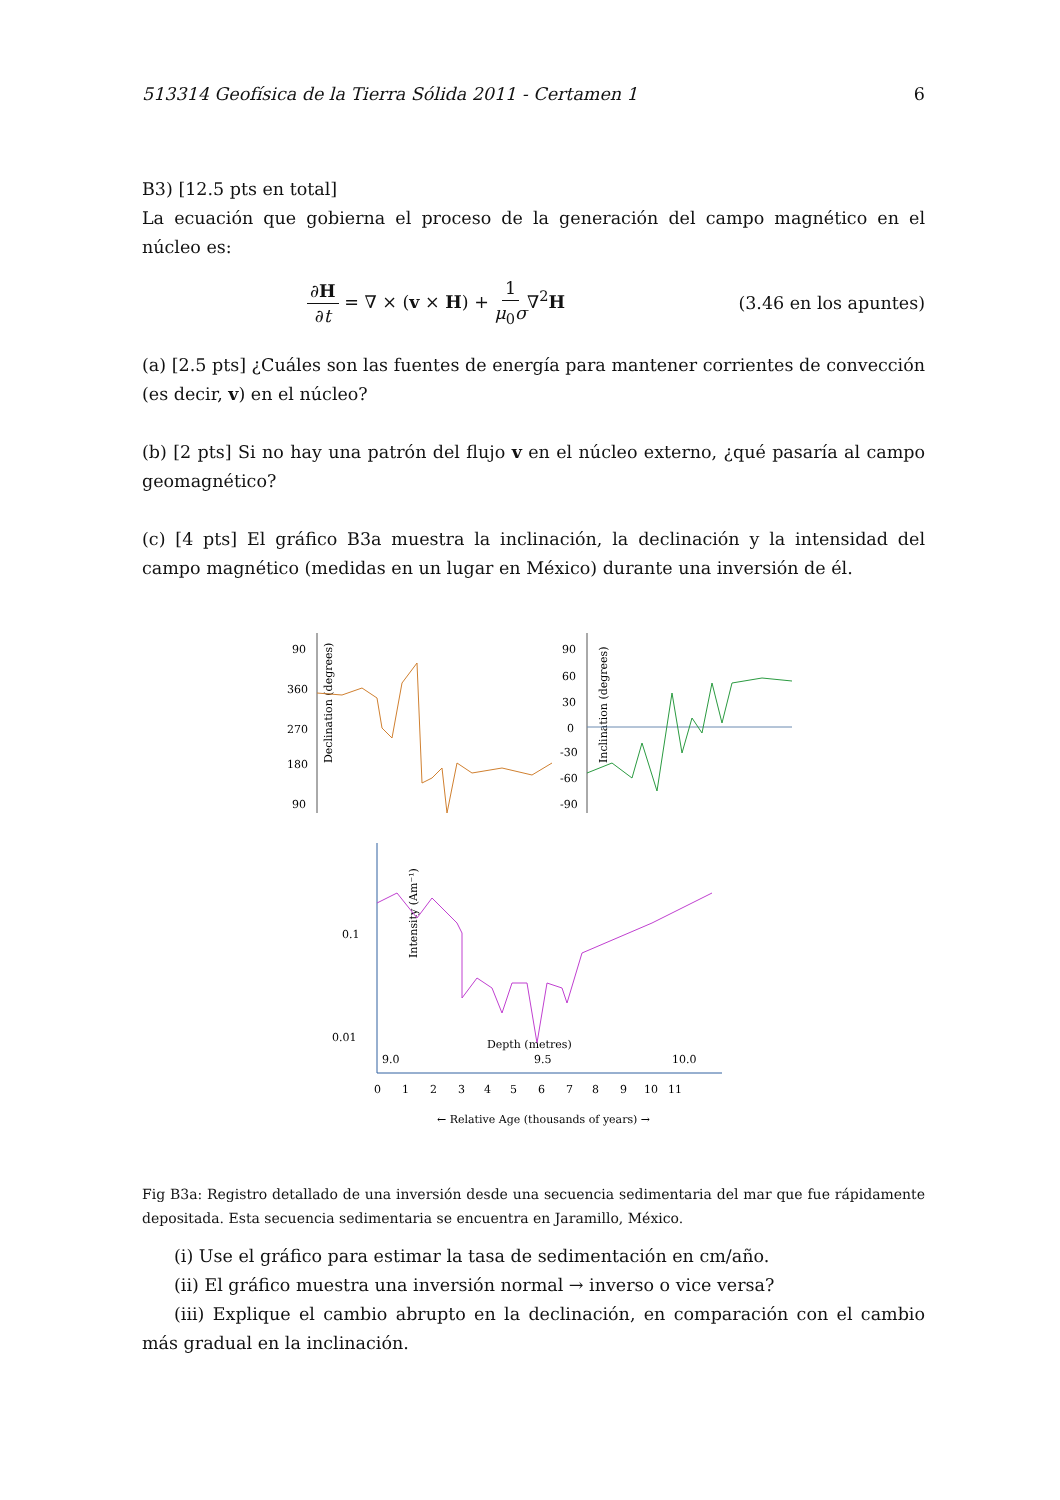513314 Geofísica de la Tierra Sólida 2011 - Certamen 1 6
B3) [12.5 pts en total]
La ecuación que gobierna el proceso de la generación del campo magnético en el núcleo es:
∂H ∂t = ∇ × (v × H) + 1 μ<sub>0</sub>σ∇<sup>2</sup>H (3.46 en los apuntes)
(a) [2.5 pts] ¿Cuáles son las fuentes de energía para mantener corrientes de convección (es decir, v) en el núcleo?
(b) [2 pts] Si no hay una patrón del flujo v en el núcleo externo, ¿qué pasaría al campo geomagnético?
(c) [4 pts] El gráfico B3a muestra la inclinación, la declinación y la intensidad del campo magnético (medidas en un lugar en México) durante una inversión de él.
Declination (degrees)
90
360
270
180
90
Inclination (degrees)
90
60
30
0
-30
-60
-90
Intensity (Am⁻¹)
0.1
0.01
Depth (metres)
9.0
9.5
10.0
0
1
2
3
4
5
6
7
8
9
10
11
← Relative Age (thousands of years) →
Fig B3a: Registro detallado de una inversión desde una secuencia sedimentaria del mar que fue rápidamente depositada. Esta secuencia sedimentaria se encuentra en Jaramillo, México.
(i) Use el gráfico para estimar la tasa de sedimentación en cm/año.
(ii) El gráfico muestra una inversión normal → inverso o vice versa?
(iii) Explique el cambio abrupto en la declinación, en comparación con el cambio más gradual en la inclinación.